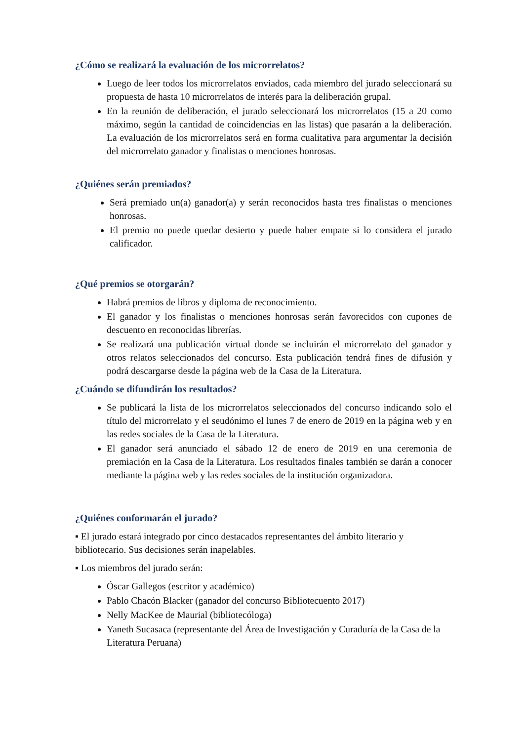¿Cómo se realizará la evaluación de los microrrelatos?
Luego de leer todos los microrrelatos enviados, cada miembro del jurado seleccionará su propuesta de hasta 10 microrrelatos de interés para la deliberación grupal.
En la reunión de deliberación, el jurado seleccionará los microrrelatos (15 a 20 como máximo, según la cantidad de coincidencias en las listas) que pasarán a la deliberación. La evaluación de los microrrelatos será en forma cualitativa para argumentar la decisión del microrrelato ganador y finalistas o menciones honrosas.
¿Quiénes serán premiados?
Será premiado un(a) ganador(a) y serán reconocidos hasta tres finalistas o menciones honrosas.
El premio no puede quedar desierto y puede haber empate si lo considera el jurado calificador.
¿Qué premios se otorgarán?
Habrá premios de libros y diploma de reconocimiento.
El ganador y los finalistas o menciones honrosas serán favorecidos con cupones de descuento en reconocidas librerías.
Se realizará una publicación virtual donde se incluirán el microrrelato del ganador y otros relatos seleccionados del concurso. Esta publicación tendrá fines de difusión y podrá descargarse desde la página web de la Casa de la Literatura.
¿Cuándo se difundirán los resultados?
Se publicará la lista de los microrrelatos seleccionados del concurso indicando solo el título del microrrelato y el seudónimo el lunes 7 de enero de 2019 en la página web y en las redes sociales de la Casa de la Literatura.
El ganador será anunciado el sábado 12 de enero de 2019 en una ceremonia de premiación en la Casa de la Literatura. Los resultados finales también se darán a conocer mediante la página web y las redes sociales de la institución organizadora.
¿Quiénes conformarán el jurado?
▪ El jurado estará integrado por cinco destacados representantes del ámbito literario y bibliotecario. Sus decisiones serán inapelables.
▪ Los miembros del jurado serán:
Óscar Gallegos (escritor y académico)
Pablo Chacón Blacker (ganador del concurso Bibliotecuento 2017)
Nelly MacKee de Maurial (bibliotecóloga)
Yaneth Sucasaca (representante del Área de Investigación y Curaduría de la Casa de la Literatura Peruana)